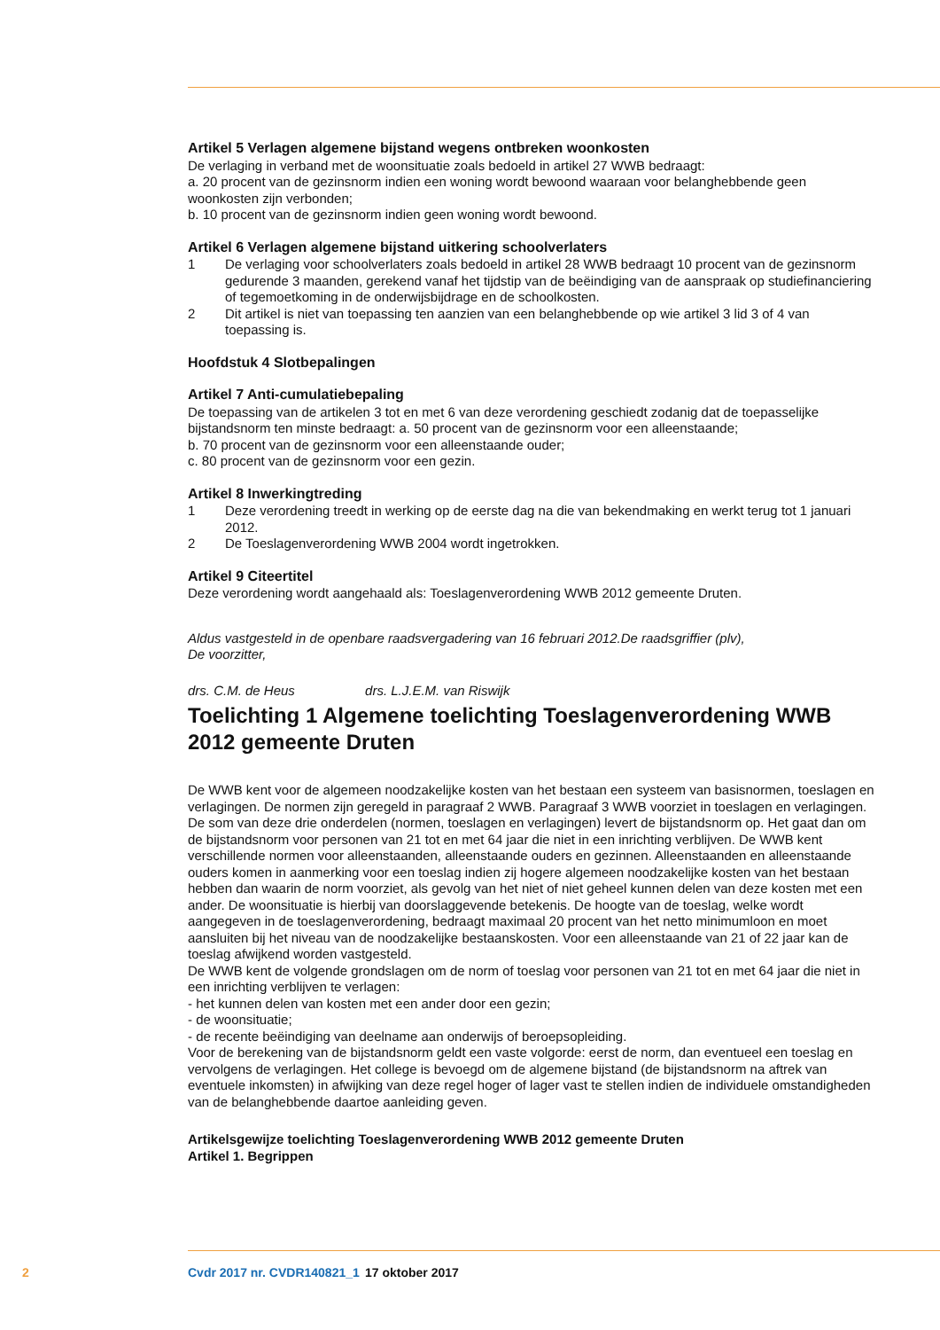Artikel 5 Verlagen algemene bijstand wegens ontbreken woonkosten
De verlaging in verband met de woonsituatie zoals bedoeld in artikel 27 WWB bedraagt:
a. 20 procent van de gezinsnorm indien een woning wordt bewoond waaraan voor belanghebbende geen woonkosten zijn verbonden;
b. 10 procent van de gezinsnorm indien geen woning wordt bewoond.
Artikel 6 Verlagen algemene bijstand uitkering schoolverlaters
1 De verlaging voor schoolverlaters zoals bedoeld in artikel 28 WWB bedraagt 10 procent van de gezinsnorm gedurende 3 maanden, gerekend vanaf het tijdstip van de beëindiging van de aanspraak op studiefinanciering of tegemoetkoming in de onderwijsbijdrage en de schoolkosten.
2 Dit artikel is niet van toepassing ten aanzien van een belanghebbende op wie artikel 3 lid 3 of 4 van toepassing is.
Hoofdstuk 4 Slotbepalingen
Artikel 7 Anti-cumulatiebepaling
De toepassing van de artikelen 3 tot en met 6 van deze verordening geschiedt zodanig dat de toepasselijke bijstandsnorm ten minste bedraagt: a. 50 procent van de gezinsnorm voor een alleenstaande;
b. 70 procent van de gezinsnorm voor een alleenstaande ouder;
c. 80 procent van de gezinsnorm voor een gezin.
Artikel 8 Inwerkingtreding
1 Deze verordening treedt in werking op de eerste dag na die van bekendmaking en werkt terug tot 1 januari 2012.
2 De Toeslagenverordening WWB 2004 wordt ingetrokken.
Artikel 9 Citeertitel
Deze verordening wordt aangehaald als: Toeslagenverordening WWB 2012 gemeente Druten.
Aldus vastgesteld in de openbare raadsvergadering van 16 februari 2012.De raadsgriffier (plv),
De voorzitter,
drs. C.M. de Heus drs. L.J.E.M. van Riswijk
Toelichting 1 Algemene toelichting Toeslagenverordening WWB 2012 gemeente Druten
De WWB kent voor de algemeen noodzakelijke kosten van het bestaan een systeem van basisnormen, toeslagen en verlagingen. De normen zijn geregeld in paragraaf 2 WWB. Paragraaf 3 WWB voorziet in toeslagen en verlagingen. De som van deze drie onderdelen (normen, toeslagen en verlagingen) levert de bijstandsnorm op. Het gaat dan om de bijstandsnorm voor personen van 21 tot en met 64 jaar die niet in een inrichting verblijven. De WWB kent verschillende normen voor alleenstaanden, alleenstaande ouders en gezinnen. Alleenstaanden en alleenstaande ouders komen in aanmerking voor een toeslag indien zij hogere algemeen noodzakelijke kosten van het bestaan hebben dan waarin de norm voorziet, als gevolg van het niet of niet geheel kunnen delen van deze kosten met een ander. De woonsituatie is hierbij van doorslaggevende betekenis. De hoogte van de toeslag, welke wordt aangegeven in de toeslagenverordening, bedraagt maximaal 20 procent van het netto minimumloon en moet aansluiten bij het niveau van de noodzakelijke bestaanskosten. Voor een alleenstaande van 21 of 22 jaar kan de toeslag afwijkend worden vastgesteld.
De WWB kent de volgende grondslagen om de norm of toeslag voor personen van 21 tot en met 64 jaar die niet in een inrichting verblijven te verlagen:
- het kunnen delen van kosten met een ander door een gezin;
- de woonsituatie;
- de recente beëindiging van deelname aan onderwijs of beroepsopleiding.
Voor de berekening van de bijstandsnorm geldt een vaste volgorde: eerst de norm, dan eventueel een toeslag en vervolgens de verlagingen. Het college is bevoegd om de algemene bijstand (de bijstandsnorm na aftrek van eventuele inkomsten) in afwijking van deze regel hoger of lager vast te stellen indien de individuele omstandigheden van de belanghebbende daartoe aanleiding geven.
Artikelsgewijze toelichting Toeslagenverordening WWB 2012 gemeente Druten
Artikel 1. Begrippen
2 Cvdr 2017 nr. CVDR140821_1 17 oktober 2017